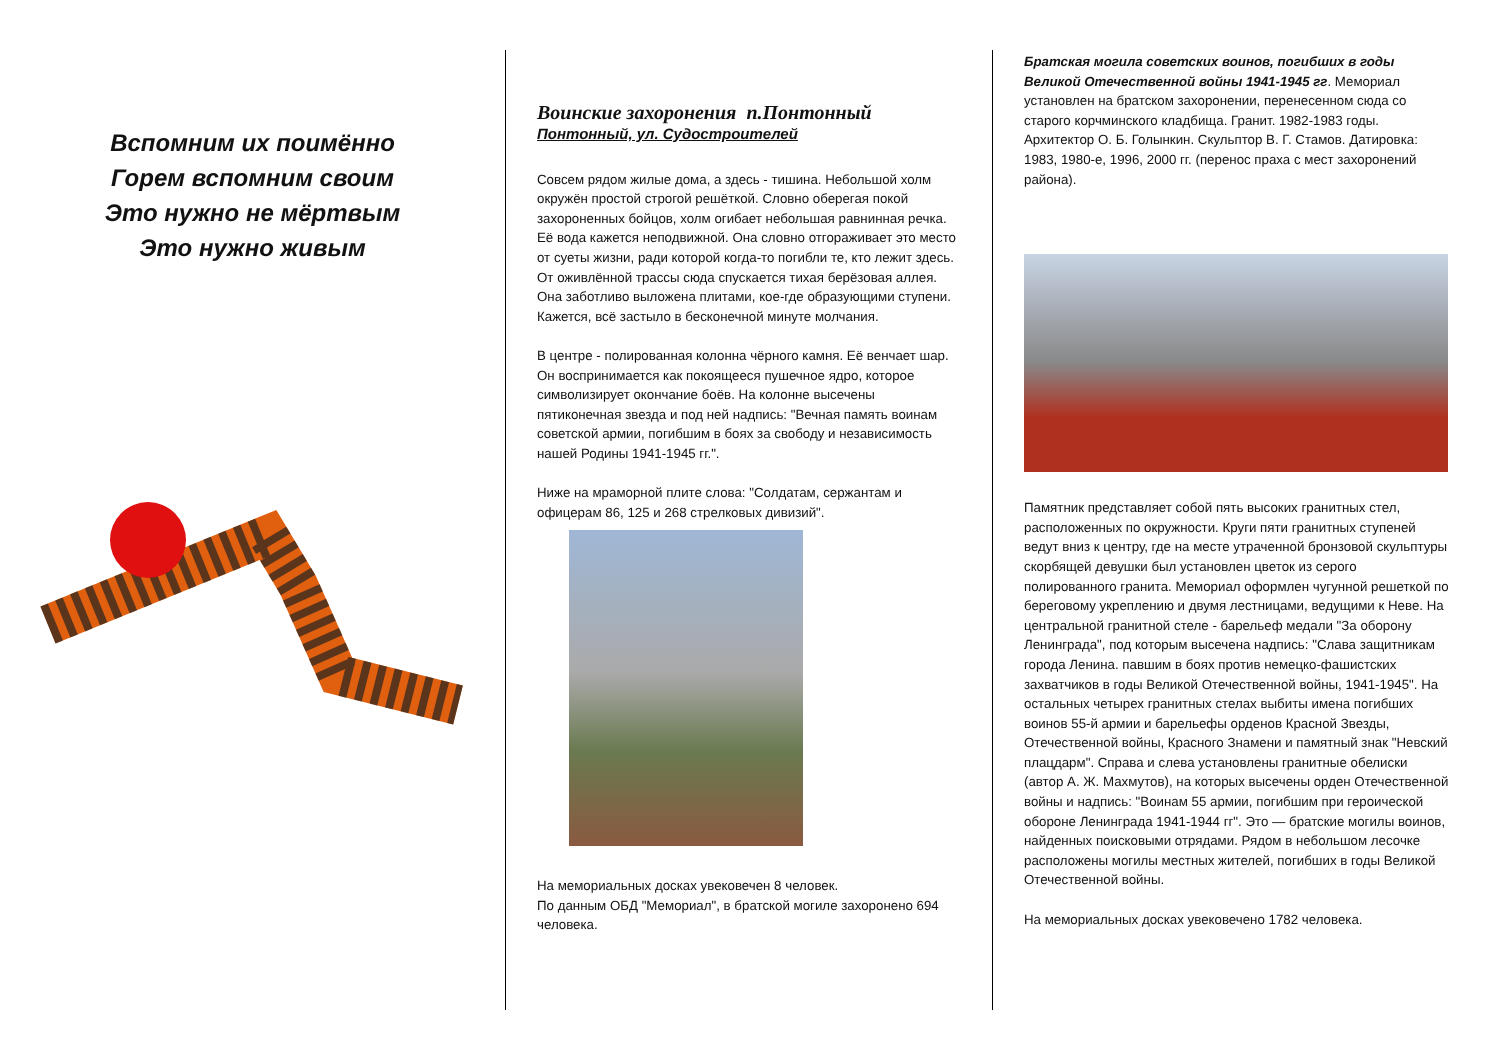Вспомним их поимённо
Горем вспомним своим
Это нужно не мёртвым
Это нужно живым
Воинские захоронения п.Понтонный
Понтонный, ул. Судостроителей
Совсем рядом жилые дома, а здесь - тишина. Небольшой холм окружён простой строгой решёткой. Словно оберегая покой захороненных бойцов, холм огибает небольшая равнинная речка. Её вода кажется неподвижной. Она словно отгораживает это место от суеты жизни, ради которой когда-то погибли те, кто лежит здесь. От оживлённой трассы сюда спускается тихая берёзовая аллея. Она заботливо выложена плитами, кое-где образующими ступени. Кажется, всё застыло в бесконечной минуте молчания.
В центре - полированная колонна чёрного камня. Её венчает шар. Он воспринимается как покоящееся пушечное ядро, которое символизирует окончание боёв. На колонне высечены пятиконечная звезда и под ней надпись: "Вечная память воинам советской армии, погибшим в боях за свободу и независимость нашей Родины 1941-1945 гг.".
Ниже на мраморной плите слова: "Солдатам, сержантам и офицерам 86, 125 и 268 стрелковых дивизий".
На мемориальных досках увековечен 8 человек.
По данным ОБД "Мемориал", в братской могиле захоронено 694 человека.
Братская могила советских воинов, погибших в годы Великой Отечественной войны 1941-1945 гг. Мемориал установлен на братском захоронении, перенесенном сюда со старого корчминского кладбища. Гранит. 1982-1983 годы. Архитектор О. Б. Голынкин. Скульптор В. Г. Стамов. Датировка: 1983, 1980-е, 1996, 2000 гг. (перенос праха с мест захоронений района).
Памятник представляет собой пять высоких гранитных стел, расположенных по окружности. Круги пяти гранитных ступеней ведут вниз к центру, где на месте утраченной бронзовой скульптуры скорбящей девушки был установлен цветок из серого полированного гранита. Мемориал оформлен чугунной решеткой по береговому укреплению и двумя лестницами, ведущими к Неве. На центральной гранитной стеле - барельеф медали "За оборону Ленинграда", под которым высечена надпись: "Слава защитникам города Ленина. павшим в боях против немецко-фашистских захватчиков в годы Великой Отечественной войны, 1941-1945". На остальных четырех гранитных стелах выбиты имена погибших воинов 55-й армии и барельефы орденов Красной Звезды, Отечественной войны, Красного Знамени и памятный знак "Невский плацдарм". Справа и слева установлены гранитные обелиски (автор А. Ж. Махмутов), на которых высечены орден Отечественной войны и надпись: "Воинам 55 армии, погибшим при героической обороне Ленинграда 1941-1944 гг". Это — братские могилы воинов, найденных поисковыми отрядами. Рядом в небольшом лесочке расположены могилы местных жителей, погибших в годы Великой Отечественной войны.
На мемориальных досках увековечено 1782 человека.